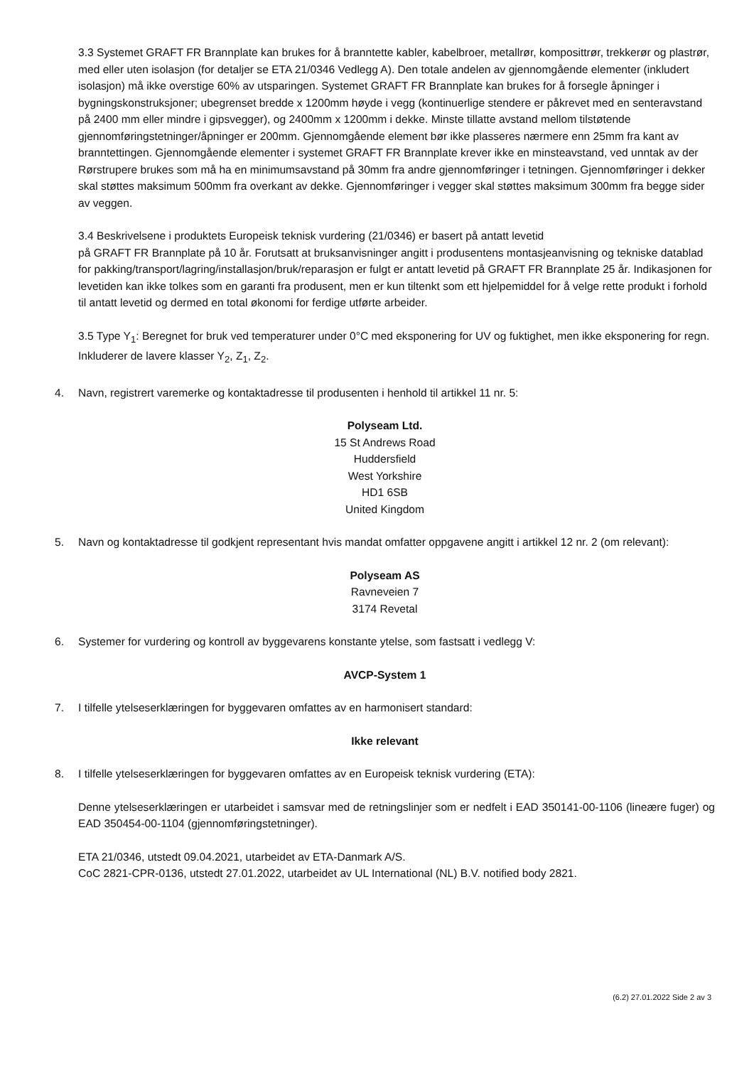3.3 Systemet GRAFT FR Brannplate kan brukes for å branntette kabler, kabelbroer, metallrør, komposittrør, trekkerør og plastrør, med eller uten isolasjon (for detaljer se ETA 21/0346 Vedlegg A). Den totale andelen av gjennomgående elementer (inkludert isolasjon) må ikke overstige 60% av utsparingen. Systemet GRAFT FR Brannplate kan brukes for å forsegle åpninger i bygningskonstruksjoner; ubegrenset bredde x 1200mm høyde i vegg (kontinuerlige stendere er påkrevet med en senteravstand på 2400 mm eller mindre i gipsvegger), og 2400mm x 1200mm i dekke. Minste tillatte avstand mellom tilstøtende gjennomføringstetninger/åpninger er 200mm. Gjennomgående element bør ikke plasseres nærmere enn 25mm fra kant av branntettingen. Gjennomgående elementer i systemet GRAFT FR Brannplate krever ikke en minsteavstand, ved unntak av der Rørstrupere brukes som må ha en minimumsavstand på 30mm fra andre gjennomføringer i tetningen. Gjennomføringer i dekker skal støttes maksimum 500mm fra overkant av dekke. Gjennomføringer i vegger skal støttes maksimum 300mm fra begge sider av veggen.
3.4 Beskrivelsene i produktets Europeisk teknisk vurdering (21/0346) er basert på antatt levetid
på GRAFT FR Brannplate på 10 år. Forutsatt at bruksanvisninger angitt i produsentens montasjeanvisning og tekniske datablad for pakking/transport/lagring/installasjon/bruk/reparasjon er fulgt er antatt levetid på GRAFT FR Brannplate 25 år. Indikasjonen for levetiden kan ikke tolkes som en garanti fra produsent, men er kun tiltenkt som ett hjelpemiddel for å velge rette produkt i forhold til antatt levetid og dermed en total økonomi for ferdige utførte arbeider.
3.5 Type Y<sub>1</sub>: Beregnet for bruk ved temperaturer under 0°C med eksponering for UV og fuktighet, men ikke eksponering for regn. Inkluderer de lavere klasser Y<sub>2</sub>, Z<sub>1</sub>, Z<sub>2</sub>.
4. Navn, registrert varemerke og kontaktadresse til produsenten i henhold til artikkel 11 nr. 5:
Polyseam Ltd.
15 St Andrews Road
Huddersfield
West Yorkshire
HD1 6SB
United Kingdom
5. Navn og kontaktadresse til godkjent representant hvis mandat omfatter oppgavene angitt i artikkel 12 nr. 2 (om relevant):
Polyseam AS
Ravneveien 7
3174 Revetal
6. Systemer for vurdering og kontroll av byggevarens konstante ytelse, som fastsatt i vedlegg V:
AVCP-System 1
7. I tilfelle ytelseserklæringen for byggevaren omfattes av en harmonisert standard:
Ikke relevant
8. I tilfelle ytelseserklæringen for byggevaren omfattes av en Europeisk teknisk vurdering (ETA):
Denne ytelseserklæringen er utarbeidet i samsvar med de retningslinjer som er nedfelt i EAD 350141-00-1106 (lineære fuger) og EAD 350454-00-1104 (gjennomføringstetninger).
ETA 21/0346, utstedt 09.04.2021, utarbeidet av ETA-Danmark A/S.
CoC 2821-CPR-0136, utstedt 27.01.2022, utarbeidet av UL International (NL) B.V. notified body 2821.
(6.2) 27.01.2022 Side 2 av 3